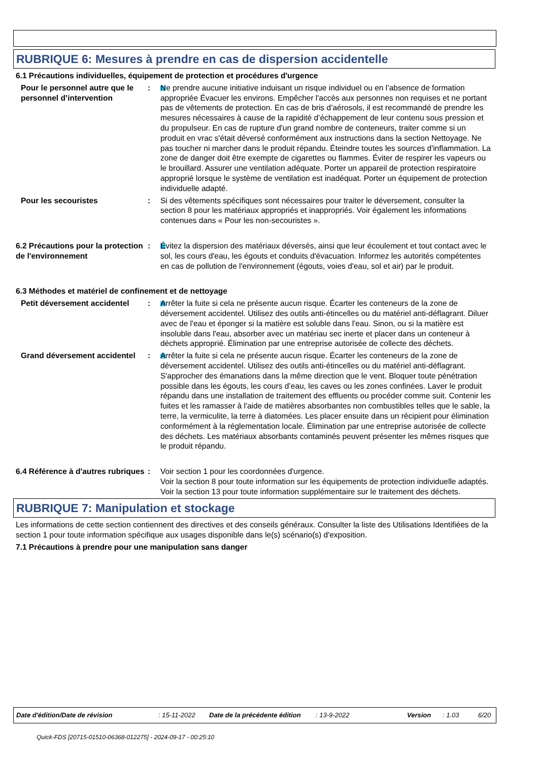RUBRIQUE 6: Mesures à prendre en cas de dispersion accidentelle
6.1 Précautions individuelles, équipement de protection et procédures d'urgence
Pour le personnel autre que le personnel d’intervention
: Ne prendre aucune initiative induisant un risque individuel ou en l’absence de formation appropriée Évacuer les environs. Empêcher l'accès aux personnes non requises et ne portant pas de vêtements de protection. En cas de bris d’aérosols, il est recommandé de prendre les mesures nécessaires à cause de la rapidité d’échappement de leur contenu sous pression et du propulseur. En cas de rupture d'un grand nombre de conteneurs, traiter comme si un produit en vrac s'était déversé conformément aux instructions dans la section Nettoyage. Ne pas toucher ni marcher dans le produit répandu. Éteindre toutes les sources d'inflammation. La zone de danger doit être exempte de cigarettes ou flammes. Éviter de respirer les vapeurs ou le brouillard. Assurer une ventilation adéquate. Porter un appareil de protection respiratoire approprié lorsque le système de ventilation est inadéquat. Porter un équipement de protection individuelle adapté.
Pour les secouristes : Si des vêtements spécifiques sont nécessaires pour traiter le déversement, consulter la section 8 pour les matériaux appropriés et inappropriés. Voir également les informations contenues dans « Pour les non-secouristes ».
6.2 Précautions pour la protection de l'environnement
: Évitez la dispersion des matériaux déversés, ainsi que leur écoulement et tout contact avec le sol, les cours d'eau, les égouts et conduits d'évacuation. Informez les autorités compétentes en cas de pollution de l'environnement (égouts, voies d'eau, sol et air) par le produit.
6.3 Méthodes et matériel de confinement et de nettoyage
Petit déversement accidentel
: Arrêter la fuite si cela ne présente aucun risque. Écarter les conteneurs de la zone de déversement accidentel. Utilisez des outils anti-étincelles ou du matériel anti-déflagrant. Diluer avec de l'eau et éponger si la matière est soluble dans l'eau. Sinon, ou si la matière est insoluble dans l'eau, absorber avec un matériau sec inerte et placer dans un conteneur à déchets approprié. Élimination par une entreprise autorisée de collecte des déchets.
Grand déversement accidentel
: Arrêter la fuite si cela ne présente aucun risque. Écarter les conteneurs de la zone de déversement accidentel. Utilisez des outils anti-étincelles ou du matériel anti-déflagrant. S'approcher des émanations dans la même direction que le vent. Bloquer toute pénétration possible dans les égouts, les cours d’eau, les caves ou les zones confinées. Laver le produit répandu dans une installation de traitement des effluents ou procéder comme suit. Contenir les fuites et les ramasser à l'aide de matières absorbantes non combustibles telles que le sable, la terre, la vermiculite, la terre à diatomées. Les placer ensuite dans un récipient pour élimination conformément à la réglementation locale. Élimination par une entreprise autorisée de collecte des déchets. Les matériaux absorbants contaminés peuvent présenter les mêmes risques que le produit répandu.
6.4 Référence à d'autres rubriques
: Voir section 1 pour les coordonnées d'urgence.
Voir la section 8 pour toute information sur les équipements de protection individuelle adaptés.
Voir la section 13 pour toute information supplémentaire sur le traitement des déchets.
RUBRIQUE 7: Manipulation et stockage
Les informations de cette section contiennent des directives et des conseils généraux. Consulter la liste des Utilisations Identifiées de la section 1 pour toute information spécifique aux usages disponible dans le(s) scénario(s) d'exposition.
7.1 Précautions à prendre pour une manipulation sans danger
Date d'édition/Date de révision: 15-11-2022 Date de la précédente édition: 13-9-2022 Version: 1.03 6/20
Quick-FDS [20715-01510-06368-012275] - 2024-09-17 - 00:25:10